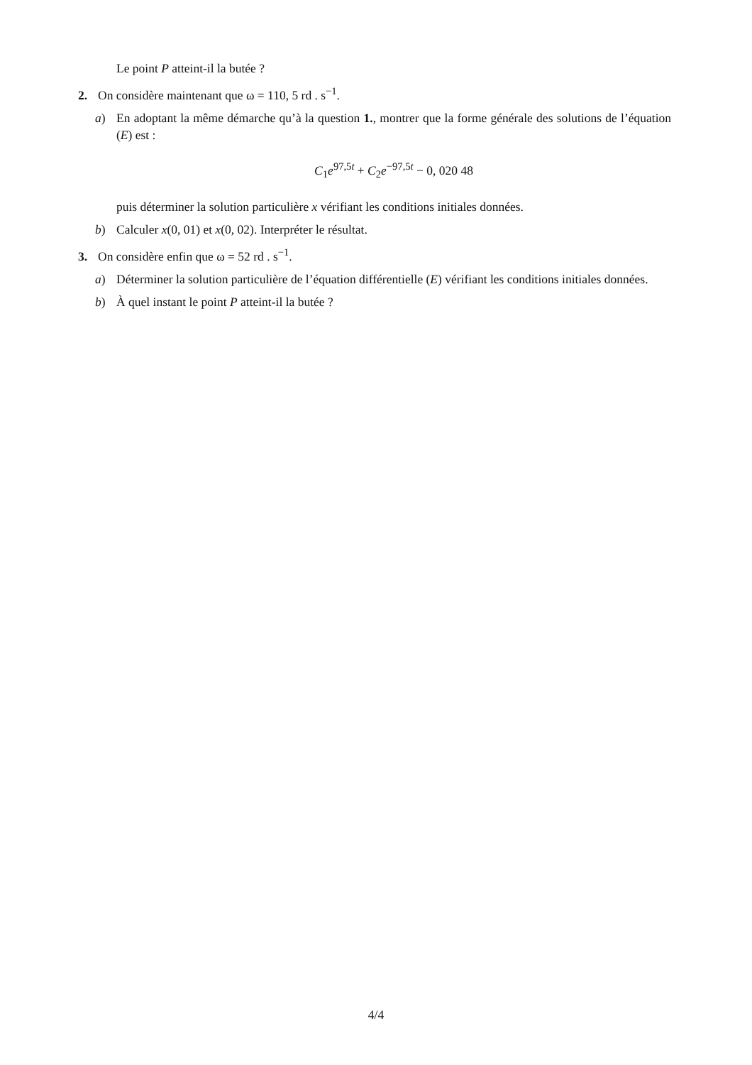Le point P atteint-il la butée ?
2. On considère maintenant que ω = 110, 5 rd . s<sup>−1</sup>.
a) En adoptant la même démarche qu’à la question 1., montrer que la forme générale des solutions de l’équation (E) est :
C<sub>1</sub>e<sup>97,5t</sup> + C<sub>2</sub>e<sup>−97,5t</sup> − 0, 020 48
puis déterminer la solution particulière x vérifiant les conditions initiales données.
b) Calculer x(0, 01) et x(0, 02). Interpréter le résultat.
3. On considère enfin que ω = 52 rd . s<sup>−1</sup>.
a) Déterminer la solution particulière de l’équation différentielle (E) vérifiant les conditions initiales données.
b) À quel instant le point P atteint-il la butée ?
4/4